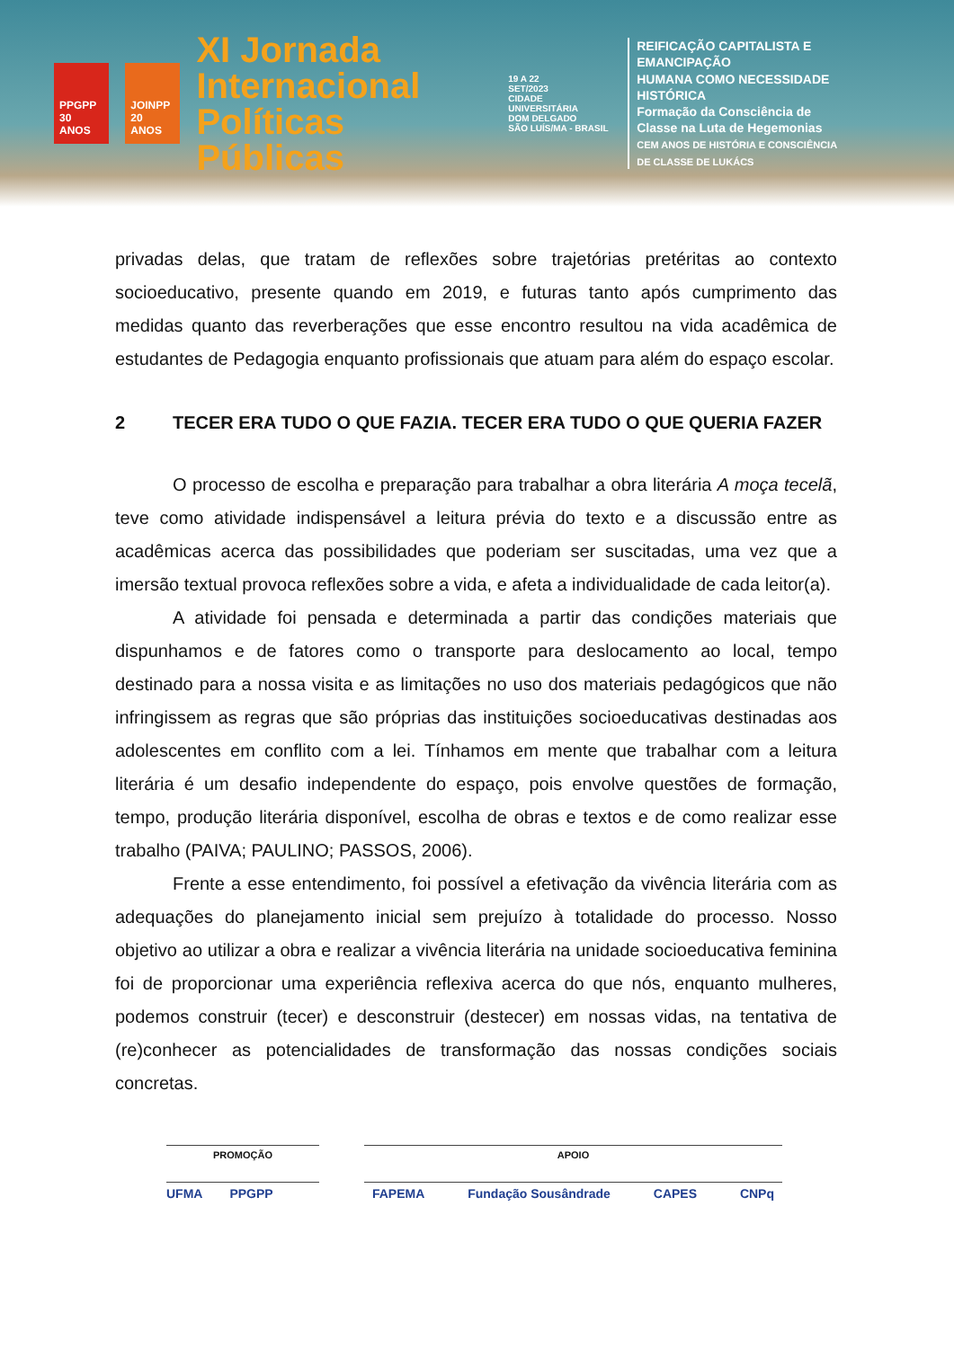PPGPP
30 ANOS
JOINPP
20 ANOS
XI Jornada
Internacional
Políticas Públicas
19 A 22
SET/2023
CIDADE UNIVERSITÁRIA
DOM DELGADO
SÃO LUÍS/MA - BRASIL
REIFICAÇÃO CAPITALISTA E EMANCIPAÇÃO
HUMANA COMO NECESSIDADE HISTÓRICA
Formação da Consciência de
Classe na Luta de Hegemonias
CEM ANOS DE HISTÓRIA E CONSCIÊNCIA
DE CLASSE DE LUKÁCS
privadas delas, que tratam de reflexões sobre trajetórias pretéritas ao contexto socioeducativo, presente quando em 2019, e futuras tanto após cumprimento das medidas quanto das reverberações que esse encontro resultou na vida acadêmica de estudantes de Pedagogia enquanto profissionais que atuam para além do espaço escolar.
2 TECER ERA TUDO O QUE FAZIA. TECER ERA TUDO O QUE QUERIA FAZER
O processo de escolha e preparação para trabalhar a obra literária A moça tecelã, teve como atividade indispensável a leitura prévia do texto e a discussão entre as acadêmicas acerca das possibilidades que poderiam ser suscitadas, uma vez que a imersão textual provoca reflexões sobre a vida, e afeta a individualidade de cada leitor(a).
A atividade foi pensada e determinada a partir das condições materiais que dispunhamos e de fatores como o transporte para deslocamento ao local, tempo destinado para a nossa visita e as limitações no uso dos materiais pedagógicos que não infringissem as regras que são próprias das instituições socioeducativas destinadas aos adolescentes em conflito com a lei. Tínhamos em mente que trabalhar com a leitura literária é um desafio independente do espaço, pois envolve questões de formação, tempo, produção literária disponível, escolha de obras e textos e de como realizar esse trabalho (PAIVA; PAULINO; PASSOS, 2006).
Frente a esse entendimento, foi possível a efetivação da vivência literária com as adequações do planejamento inicial sem prejuízo à totalidade do processo. Nosso objetivo ao utilizar a obra e realizar a vivência literária na unidade socioeducativa feminina foi de proporcionar uma experiência reflexiva acerca do que nós, enquanto mulheres, podemos construir (tecer) e desconstruir (destecer) em nossas vidas, na tentativa de (re)conhecer as potencialidades de transformação das nossas condições sociais concretas.
PROMOÇÃO
UFMA PPGPP
APOIO
FAPEMA Fundação Sousândrade CAPES CNPq